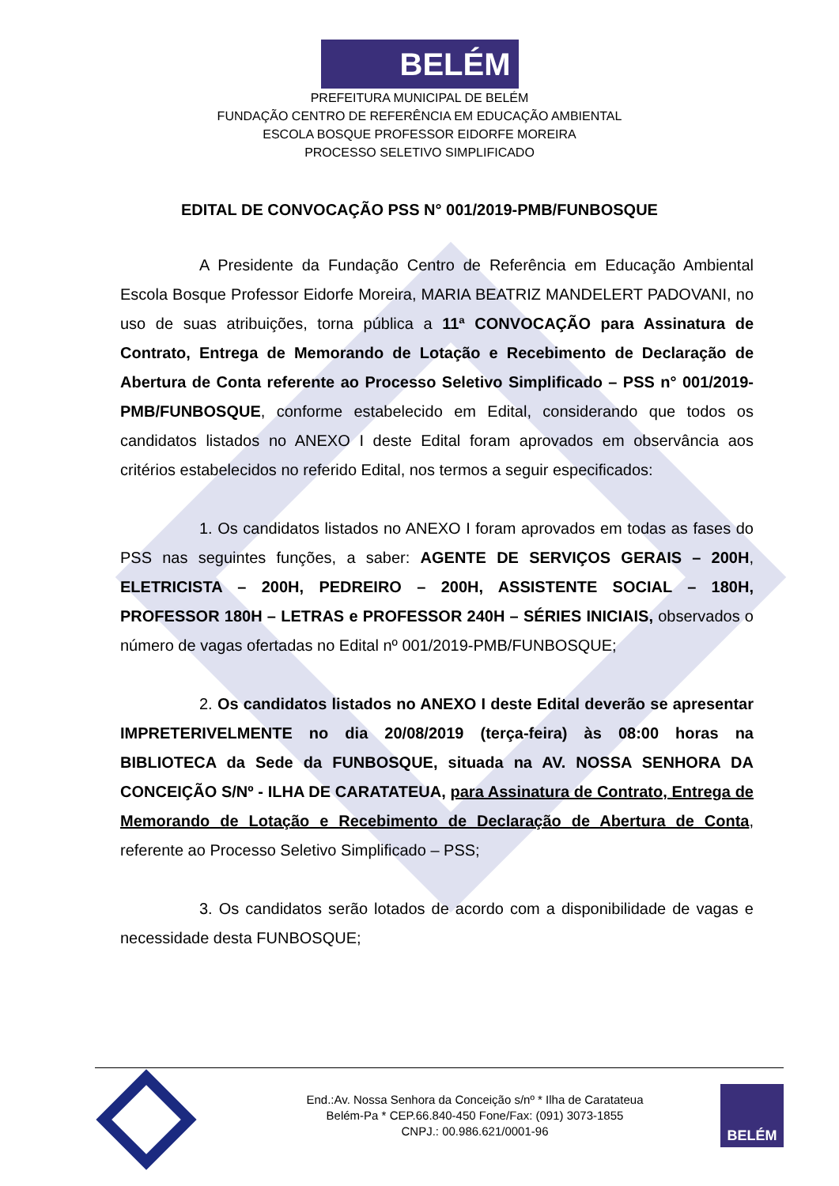BELÉM
PREFEITURA MUNICIPAL DE BELÉM
FUNDAÇÃO CENTRO DE REFERÊNCIA EM EDUCAÇÃO AMBIENTAL
ESCOLA BOSQUE PROFESSOR EIDORFE MOREIRA
PROCESSO SELETIVO SIMPLIFICADO
EDITAL DE CONVOCAÇÃO PSS N° 001/2019-PMB/FUNBOSQUE
A Presidente da Fundação Centro de Referência em Educação Ambiental Escola Bosque Professor Eidorfe Moreira, MARIA BEATRIZ MANDELERT PADOVANI, no uso de suas atribuições, torna pública a 11ª CONVOCAÇÃO para Assinatura de Contrato, Entrega de Memorando de Lotação e Recebimento de Declaração de Abertura de Conta referente ao Processo Seletivo Simplificado – PSS n° 001/2019-PMB/FUNBOSQUE, conforme estabelecido em Edital, considerando que todos os candidatos listados no ANEXO I deste Edital foram aprovados em observância aos critérios estabelecidos no referido Edital, nos termos a seguir especificados:
1. Os candidatos listados no ANEXO I foram aprovados em todas as fases do PSS nas seguintes funções, a saber: AGENTE DE SERVIÇOS GERAIS – 200H, ELETRICISTA – 200H, PEDREIRO – 200H, ASSISTENTE SOCIAL – 180H, PROFESSOR 180H – LETRAS e PROFESSOR 240H – SÉRIES INICIAIS, observados o número de vagas ofertadas no Edital nº 001/2019-PMB/FUNBOSQUE;
2. Os candidatos listados no ANEXO I deste Edital deverão se apresentar IMPRETERIVELMENTE no dia 20/08/2019 (terça-feira) às 08:00 horas na BIBLIOTECA da Sede da FUNBOSQUE, situada na AV. NOSSA SENHORA DA CONCEIÇÃO S/Nº - ILHA DE CARATATEUA, para Assinatura de Contrato, Entrega de Memorando de Lotação e Recebimento de Declaração de Abertura de Conta, referente ao Processo Seletivo Simplificado – PSS;
3. Os candidatos serão lotados de acordo com a disponibilidade de vagas e necessidade desta FUNBOSQUE;
End.:Av. Nossa Senhora da Conceição s/nº * Ilha de Caratateua
Belém-Pa * CEP.66.840-450 Fone/Fax: (091) 3073-1855
CNPJ.: 00.986.621/0001-96
BELÉM